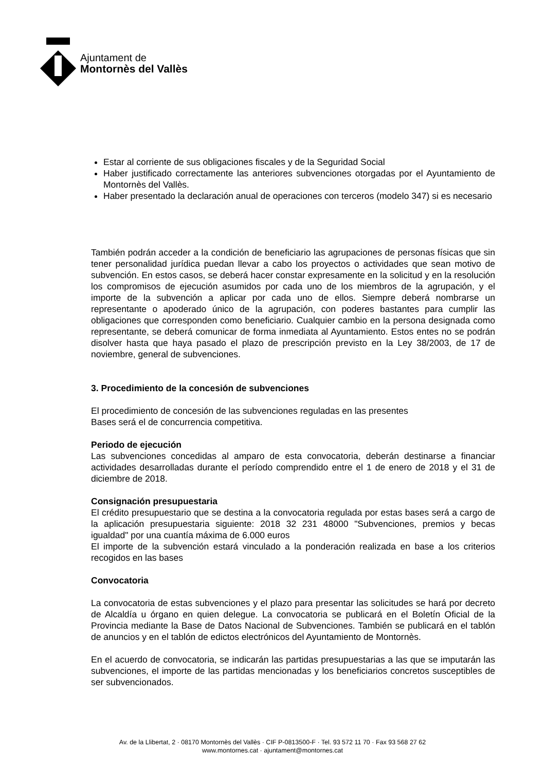Ajuntament de
Montornès del Vallès
Estar al corriente de sus obligaciones fiscales y de la Seguridad Social
Haber justificado correctamente las anteriores subvenciones otorgadas por el Ayuntamiento de Montornès del Vallès.
Haber presentado la declaración anual de operaciones con terceros (modelo 347) si es necesario
También podrán acceder a la condición de beneficiario las agrupaciones de personas físicas que sin tener personalidad jurídica puedan llevar a cabo los proyectos o actividades que sean motivo de subvención. En estos casos, se deberá hacer constar expresamente en la solicitud y en la resolución los compromisos de ejecución asumidos por cada uno de los miembros de la agrupación, y el importe de la subvención a aplicar por cada uno de ellos. Siempre deberá nombrarse un representante o apoderado único de la agrupación, con poderes bastantes para cumplir las obligaciones que corresponden como beneficiario. Cualquier cambio en la persona designada como representante, se deberá comunicar de forma inmediata al Ayuntamiento. Estos entes no se podrán disolver hasta que haya pasado el plazo de prescripción previsto en la Ley 38/2003, de 17 de noviembre, general de subvenciones.
3. Procedimiento de la concesión de subvenciones
El procedimiento de concesión de las subvenciones reguladas en las presentes
Bases será el de concurrencia competitiva.
Periodo de ejecución
Las subvenciones concedidas al amparo de esta convocatoria, deberán destinarse a financiar actividades desarrolladas durante el período comprendido entre el 1 de enero de 2018 y el 31 de diciembre de 2018.
Consignación presupuestaria
El crédito presupuestario que se destina a la convocatoria regulada por estas bases será a cargo de la aplicación presupuestaria siguiente: 2018 32 231 48000 "Subvenciones, premios y becas igualdad" por una cuantía máxima de 6.000 euros
El importe de la subvención estará vinculado a la ponderación realizada en base a los criterios recogidos en las bases
Convocatoria
La convocatoria de estas subvenciones y el plazo para presentar las solicitudes se hará por decreto de Alcaldía u órgano en quien delegue. La convocatoria se publicará en el Boletín Oficial de la Provincia mediante la Base de Datos Nacional de Subvenciones. También se publicará en el tablón de anuncios y en el tablón de edictos electrónicos del Ayuntamiento de Montornès.
En el acuerdo de convocatoria, se indicarán las partidas presupuestarias a las que se imputarán las subvenciones, el importe de las partidas mencionadas y los beneficiarios concretos susceptibles de ser subvencionados.
Av. de la Llibertat, 2 · 08170 Montornès del Vallès · CIF P-0813500-F · Tel. 93 572 11 70 · Fax 93 568 27 62
www.montornes.cat · ajuntament@montornes.cat